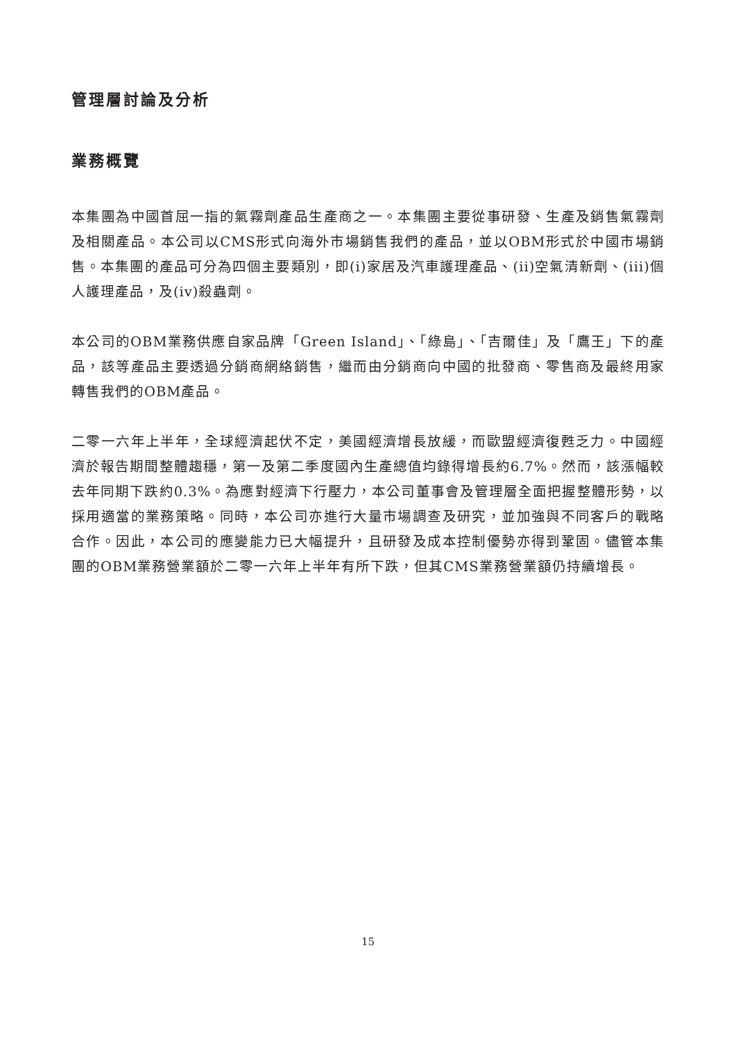管理層討論及分析
業務概覽
本集團為中國首屈一指的氣霧劑產品生產商之一。本集團主要從事研發、生產及銷售氣霧劑及相關產品。本公司以CMS形式向海外市場銷售我們的產品，並以OBM形式於中國市場銷售。本集團的產品可分為四個主要類別，即(i)家居及汽車護理產品、(ii)空氣清新劑、(iii)個人護理產品，及(iv)殺蟲劑。
本公司的OBM業務供應自家品牌「Green Island」、「綠島」、「吉爾佳」及「鷹王」下的產品，該等產品主要透過分銷商網絡銷售，繼而由分銷商向中國的批發商、零售商及最終用家轉售我們的OBM產品。
二零一六年上半年，全球經濟起伏不定，美國經濟增長放緩，而歐盟經濟復甦乏力。中國經濟於報告期間整體趨穩，第一及第二季度國內生產總值均錄得增長約6.7%。然而，該漲幅較去年同期下跌約0.3%。為應對經濟下行壓力，本公司董事會及管理層全面把握整體形勢，以採用適當的業務策略。同時，本公司亦進行大量市場調查及研究，並加強與不同客戶的戰略合作。因此，本公司的應變能力已大幅提升，且研發及成本控制優勢亦得到鞏固。儘管本集團的OBM業務營業額於二零一六年上半年有所下跌，但其CMS業務營業額仍持續增長。
15